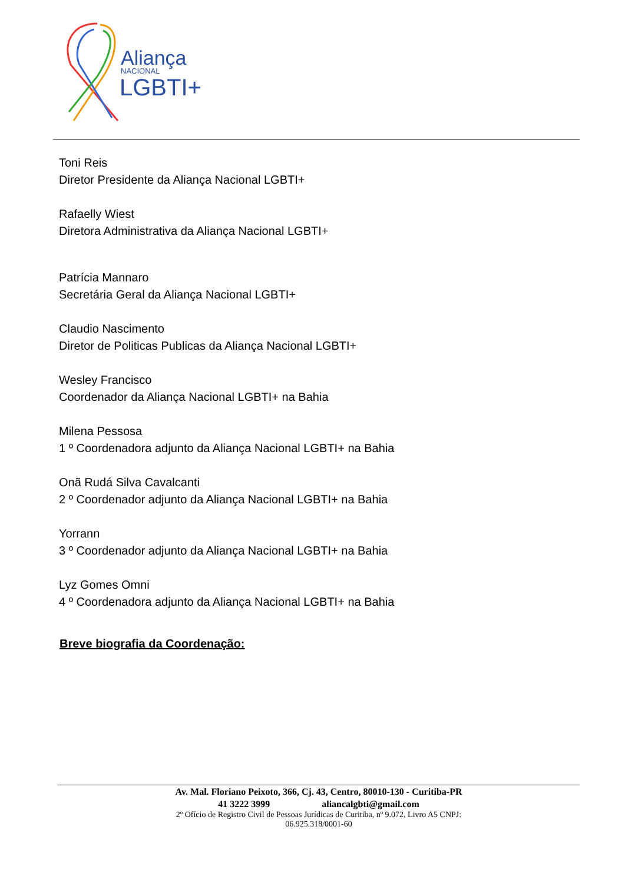Aliança
NACIONAL
LGBTI+
Toni Reis
Diretor Presidente da Aliança Nacional LGBTI+
Rafaelly Wiest
Diretora Administrativa da Aliança Nacional LGBTI+
Patrícia Mannaro
Secretária Geral da Aliança Nacional LGBTI+
Claudio Nascimento
Diretor de Politicas Publicas da Aliança Nacional LGBTI+
Wesley Francisco
Coordenador da Aliança Nacional LGBTI+ na Bahia
Milena Pessosa
1 º Coordenadora adjunto da Aliança Nacional LGBTI+ na Bahia
Onã Rudá Silva Cavalcanti
2 º Coordenador adjunto da Aliança Nacional LGBTI+ na Bahia
Yorrann
3 º Coordenador adjunto da Aliança Nacional LGBTI+ na Bahia
Lyz Gomes Omni
4 º Coordenadora adjunto da Aliança Nacional LGBTI+ na Bahia
Breve biografia da Coordenação:
Av. Mal. Floriano Peixoto, 366, Cj. 43, Centro, 80010-130 - Curitiba-PR
41 3222 3999 aliancalgbti@gmail.com
2º Ofício de Registro Civil de Pessoas Jurídicas de Curitiba, nº 9.072, Livro A5 CNPJ:
06.925.318/0001-60